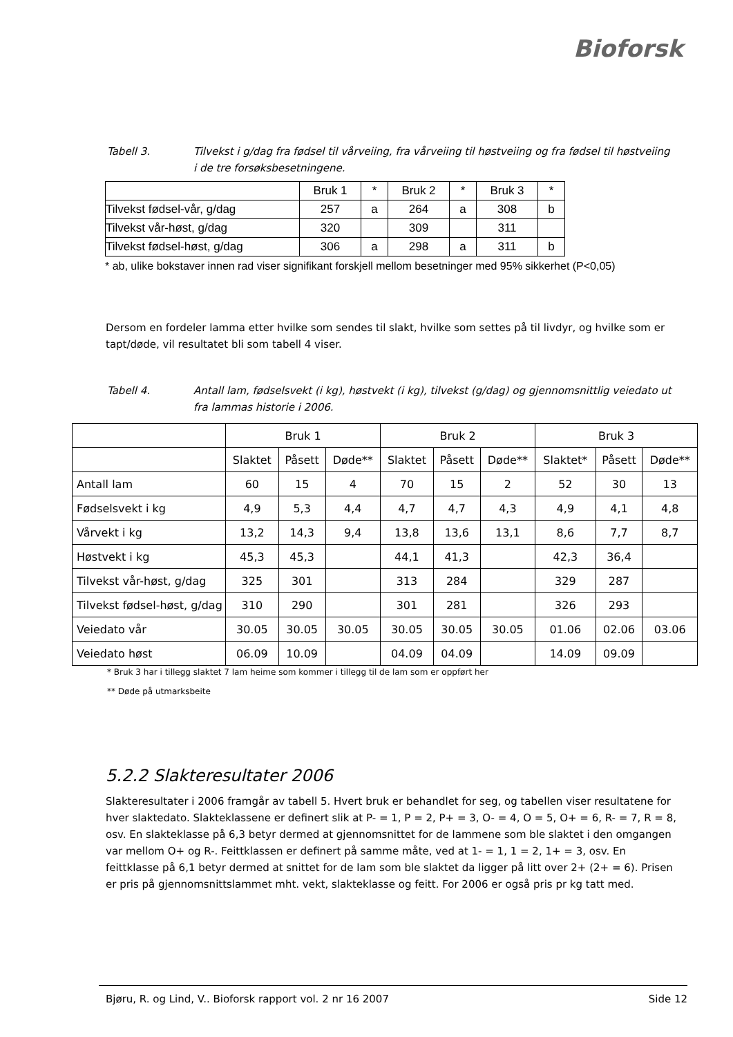Bioforsk
Tabell 3. Tilvekst i g/dag fra fødsel til vårveiing, fra vårveiing til høstveiing og fra fødsel til høstveiing i de tre forsøksbesetningene.
| | Bruk 1 | * | Bruk 2 | * | Bruk 3 | * |
| Tilvekst fødsel-vår, g/dag | 257 | a | 264 | a | 308 | b |
| Tilvekst vår-høst, g/dag | 320 | | 309 | | 311 | |
| Tilvekst fødsel-høst, g/dag | 306 | a | 298 | a | 311 | b |
* ab, ulike bokstaver innen rad viser signifikant forskjell mellom besetninger med 95% sikkerhet (P<0,05)
Dersom en fordeler lamma etter hvilke som sendes til slakt, hvilke som settes på til livdyr, og hvilke som er tapt/døde, vil resultatet bli som tabell 4 viser.
Tabell 4. Antall lam, fødselsvekt (i kg), høstvekt (i kg), tilvekst (g/dag) og gjennomsnittlig veiedato ut fra lammas historie i 2006.
| | Bruk 1 | | | Bruk 2 | | | Bruk 3 | | |
| | Slaktet | Påsett | Døde** | Slaktet | Påsett | Døde** | Slaktet* | Påsett | Døde** |
| Antall lam | 60 | 15 | 4 | 70 | 15 | 2 | 52 | 30 | 13 |
| Fødselsvekt i kg | 4,9 | 5,3 | 4,4 | 4,7 | 4,7 | 4,3 | 4,9 | 4,1 | 4,8 |
| Vårvekt i kg | 13,2 | 14,3 | 9,4 | 13,8 | 13,6 | 13,1 | 8,6 | 7,7 | 8,7 |
| Høstvekt i kg | 45,3 | 45,3 | | 44,1 | 41,3 | | 42,3 | 36,4 | |
| Tilvekst vår-høst, g/dag | 325 | 301 | | 313 | 284 | | 329 | 287 | |
| Tilvekst fødsel-høst, g/dag | 310 | 290 | | 301 | 281 | | 326 | 293 | |
| Veiedato vår | 30.05 | 30.05 | 30.05 | 30.05 | 30.05 | 30.05 | 01.06 | 02.06 | 03.06 |
| Veiedato høst | 06.09 | 10.09 | | 04.09 | 04.09 | | 14.09 | 09.09 | |
* Bruk 3 har i tillegg slaktet 7 lam heime som kommer i tillegg til de lam som er oppført her
** Døde på utmarksbeite
5.2.2 Slakteresultater 2006
Slakteresultater i 2006 framgår av tabell 5. Hvert bruk er behandlet for seg, og tabellen viser resultatene for hver slaktedato. Slakteklassene er definert slik at P- = 1, P = 2, P+ = 3, O- = 4, O = 5, O+ = 6, R- = 7, R = 8, osv. En slakteklasse på 6,3 betyr dermed at gjennomsnittet for de lammene som ble slaktet i den omgangen var mellom O+ og R-. Feittklassen er definert på samme måte, ved at 1- = 1, 1 = 2, 1+ = 3, osv. En feittklasse på 6,1 betyr dermed at snittet for de lam som ble slaktet da ligger på litt over 2+ (2+ = 6). Prisen er pris på gjennomsnittslammet mht. vekt, slakteklasse og feitt. For 2006 er også pris pr kg tatt med.
Bjøru, R. og Lind, V.. Bioforsk rapport vol. 2 nr 16 2007 Side 12